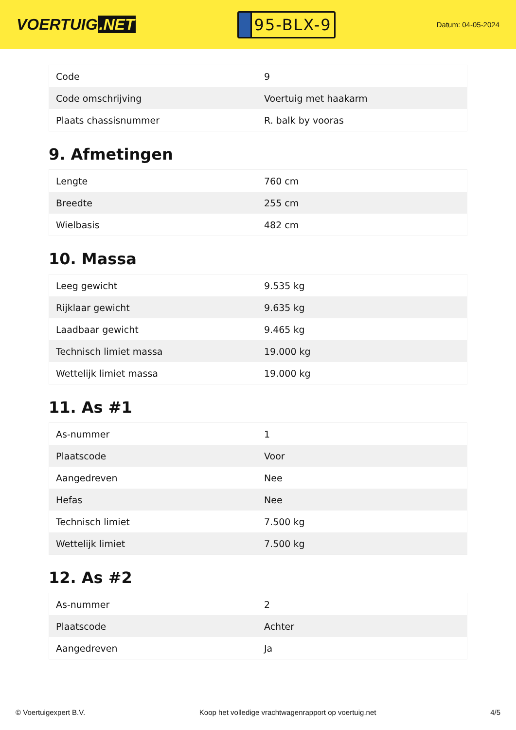VOERTUIG.NET
95-BLX-9
Datum: 04-05-2024
| Code | 9 |
| Code omschrijving | Voertuig met haakarm |
| Plaats chassisnummer | R. balk by vooras |
9. Afmetingen
| Lengte | 760 cm |
| Breedte | 255 cm |
| Wielbasis | 482 cm |
10. Massa
| Leeg gewicht | 9.535 kg |
| Rijklaar gewicht | 9.635 kg |
| Laadbaar gewicht | 9.465 kg |
| Technisch limiet massa | 19.000 kg |
| Wettelijk limiet massa | 19.000 kg |
11. As #1
| As-nummer | 1 |
| Plaatscode | Voor |
| Aangedreven | Nee |
| Hefas | Nee |
| Technisch limiet | 7.500 kg |
| Wettelijk limiet | 7.500 kg |
12. As #2
| As-nummer | 2 |
| Plaatscode | Achter |
| Aangedreven | Ja |
© Voertuigexpert B.V. Koop het volledige vrachtwagenrapport op voertuig.net 4/5